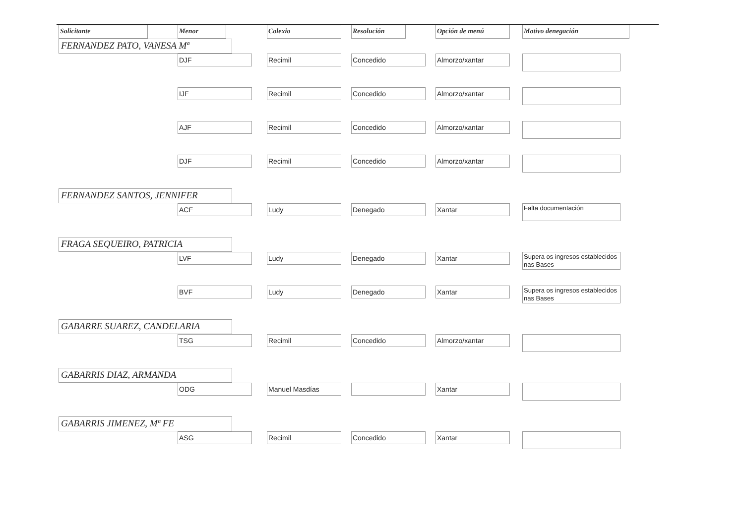| Solicitante | Menor | Colexio | Resolución | Opción de menú | Motivo denegación |
| --- | --- | --- | --- | --- | --- |
| FERNANDEZ PATO, VANESA Mª | | | | | |
| | DJF | Recimil | Concedido | Almorzo/xantar | |
| | IJF | Recimil | Concedido | Almorzo/xantar | |
| | AJF | Recimil | Concedido | Almorzo/xantar | |
| | DJF | Recimil | Concedido | Almorzo/xantar | |
| FERNANDEZ SANTOS, JENNIFER | | | | | |
| | ACF | Ludy | Denegado | Xantar | Falta documentación |
| FRAGA SEQUEIRO, PATRICIA | | | | | |
| | LVF | Ludy | Denegado | Xantar | Supera os ingresos establecidos nas Bases |
| | BVF | Ludy | Denegado | Xantar | Supera os ingresos establecidos nas Bases |
| GABARRE SUAREZ, CANDELARIA | | | | | |
| | TSG | Recimil | Concedido | Almorzo/xantar | |
| GABARRIS DIAZ, ARMANDA | | | | | |
| | ODG | Manuel Masdías | | Xantar | |
| GABARRIS JIMENEZ, Mª FE | | | | | |
| | ASG | Recimil | Concedido | Xantar | |